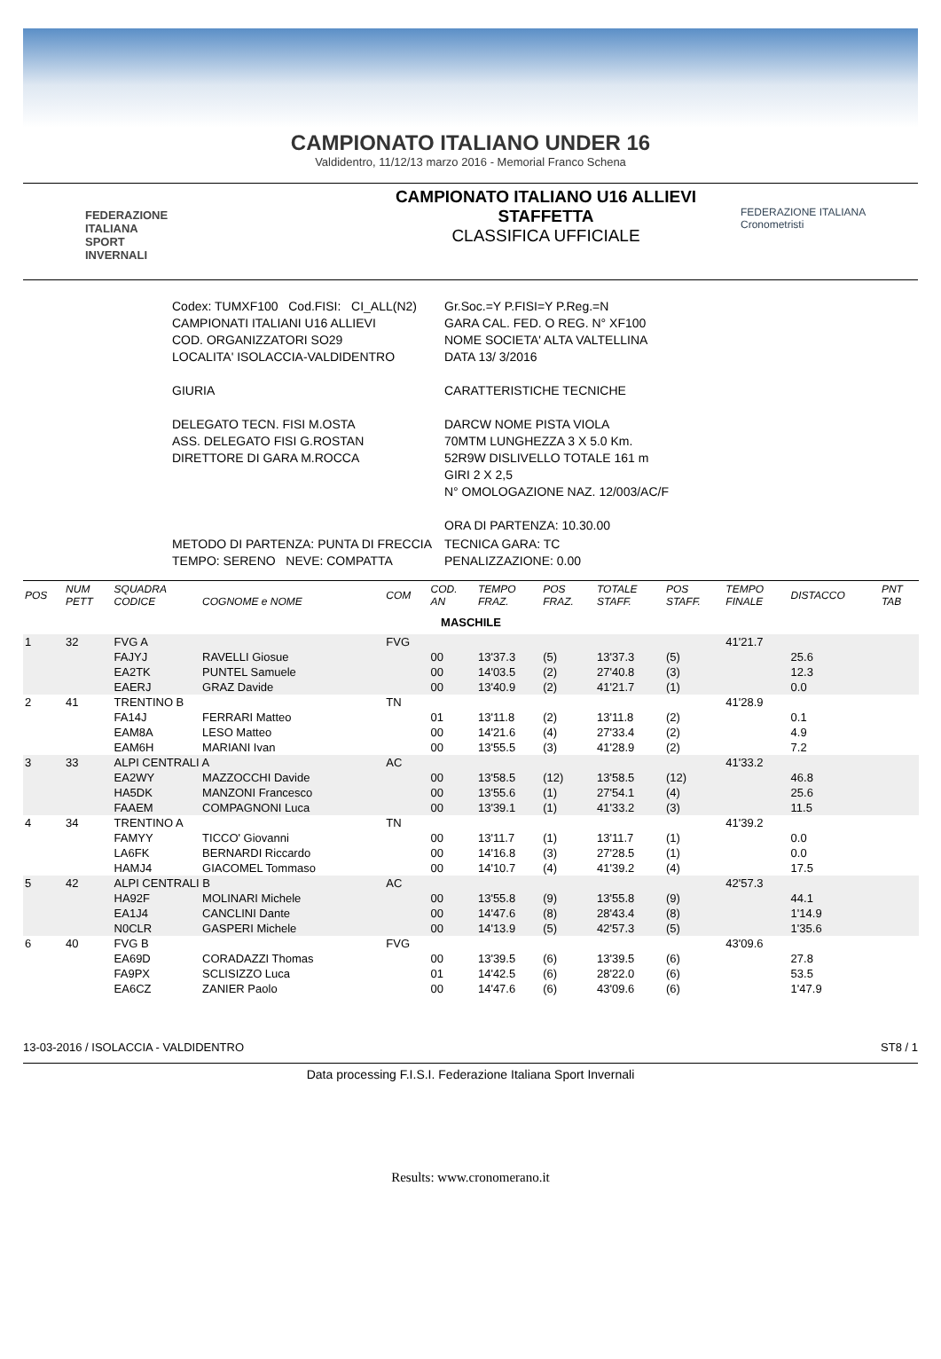CAMPIONATO ITALIANO UNDER 16
Valdidentro, 11/12/13 marzo 2016 - Memorial Franco Schena
FEDERAZIONE
ITALIANA
SPORT
INVERNALI
CAMPIONATO ITALIANO U16 ALLIEVI
STAFFETTA
CLASSIFICA UFFICIALE
FEDERAZIONE ITALIANA
Cronometristi
| Codex: TUMXF100 Cod.FISI: CI_ALL(N2) CAMPIONATI ITALIANI U16 ALLIEVI COD. ORGANIZZATORI SO29 LOCALITA' ISOLACCIA-VALDIDENTRO GIURIA DELEGATO TECN. FISI M.OSTA ASS. DELEGATO FISI G.ROSTAN DIRETTORE DI GARA M.ROCCA | Gr.Soc.=Y P.FISI=Y P.Reg.=N GARA CAL. FED. O REG. N° XF100 NOME SOCIETA' ALTA VALTELLINA DATA 13/ 3/2016 CARATTERISTICHE TECNICHE DARCW NOME PISTA VIOLA 70MTM LUNGHEZZA 3 X 5.0 Km. 52R9W DISLIVELLO TOTALE 161 m GIRI 2 X 2,5 N° OMOLOGAZIONE NAZ. 12/003/AC/F ORA DI PARTENZA: 10.30.00 |
| METODO DI PARTENZA: PUNTA DI FRECCIA TEMPO: SERENO NEVE: COMPATTA | TECNICA GARA: TC PENALIZZAZIONE: 0.00 |
| POS | NUM PETT | SQUADRA CODICE | COGNOME e NOME | COM | COD. AN | TEMPO FRAZ. | POS FRAZ. | TOTALE STAFF. | POS STAFF. | TEMPO FINALE | DISTACCO | PNT TAB |
| --- | --- | --- | --- | --- | --- | --- | --- | --- | --- | --- | --- | --- |
| MASCHILE | | | | | | | | | | | | |
| 1 | 32 | FVG A | | FVG | | | | | | 41'21.7 | | |
| | | FAJYJ | RAVELLI Giosue | | 00 | 13'37.3 | (5) | 13'37.3 | (5) | | 25.6 | |
| | | EA2TK | PUNTEL Samuele | | 00 | 14'03.5 | (2) | 27'40.8 | (3) | | 12.3 | |
| | | EAERJ | GRAZ Davide | | 00 | 13'40.9 | (2) | 41'21.7 | (1) | | 0.0 | |
| 2 | 41 | TRENTINO B | | TN | | | | | | 41'28.9 | | |
| | | FA14J | FERRARI Matteo | | 01 | 13'11.8 | (2) | 13'11.8 | (2) | | 0.1 | |
| | | EAM8A | LESO Matteo | | 00 | 14'21.6 | (4) | 27'33.4 | (2) | | 4.9 | |
| | | EAM6H | MARIANI Ivan | | 00 | 13'55.5 | (3) | 41'28.9 | (2) | | 7.2 | |
| 3 | 33 | ALPI CENTRALI A | | AC | | | | | | 41'33.2 | | |
| | | EA2WY | MAZZOCCHI Davide | | 00 | 13'58.5 | (12) | 13'58.5 | (12) | | 46.8 | |
| | | HA5DK | MANZONI Francesco | | 00 | 13'55.6 | (1) | 27'54.1 | (4) | | 25.6 | |
| | | FAAEM | COMPAGNONI Luca | | 00 | 13'39.1 | (1) | 41'33.2 | (3) | | 11.5 | |
| 4 | 34 | TRENTINO A | | TN | | | | | | 41'39.2 | | |
| | | FAMYY | TICCO' Giovanni | | 00 | 13'11.7 | (1) | 13'11.7 | (1) | | 0.0 | |
| | | LA6FK | BERNARDI Riccardo | | 00 | 14'16.8 | (3) | 27'28.5 | (1) | | 0.0 | |
| | | HAMJ4 | GIACOMEL Tommaso | | 00 | 14'10.7 | (4) | 41'39.2 | (4) | | 17.5 | |
| 5 | 42 | ALPI CENTRALI B | | AC | | | | | | 42'57.3 | | |
| | | HA92F | MOLINARI Michele | | 00 | 13'55.8 | (9) | 13'55.8 | (9) | | 44.1 | |
| | | EA1J4 | CANCLINI Dante | | 00 | 14'47.6 | (8) | 28'43.4 | (8) | | 1'14.9 | |
| | | N0CLR | GASPERI Michele | | 00 | 14'13.9 | (5) | 42'57.3 | (5) | | 1'35.6 | |
| 6 | 40 | FVG B | | FVG | | | | | | 43'09.6 | | |
| | | EA69D | CORADAZZI Thomas | | 00 | 13'39.5 | (6) | 13'39.5 | (6) | | 27.8 | |
| | | FA9PX | SCLISIZZO Luca | | 01 | 14'42.5 | (6) | 28'22.0 | (6) | | 53.5 | |
| | | EA6CZ | ZANIER Paolo | | 00 | 14'47.6 | (6) | 43'09.6 | (6) | | 1'47.9 | |
13-03-2016 / ISOLACCIA - VALDIDENTRO ST8 / 1
Data processing F.I.S.I. Federazione Italiana Sport Invernali
Results: www.cronomerano.it